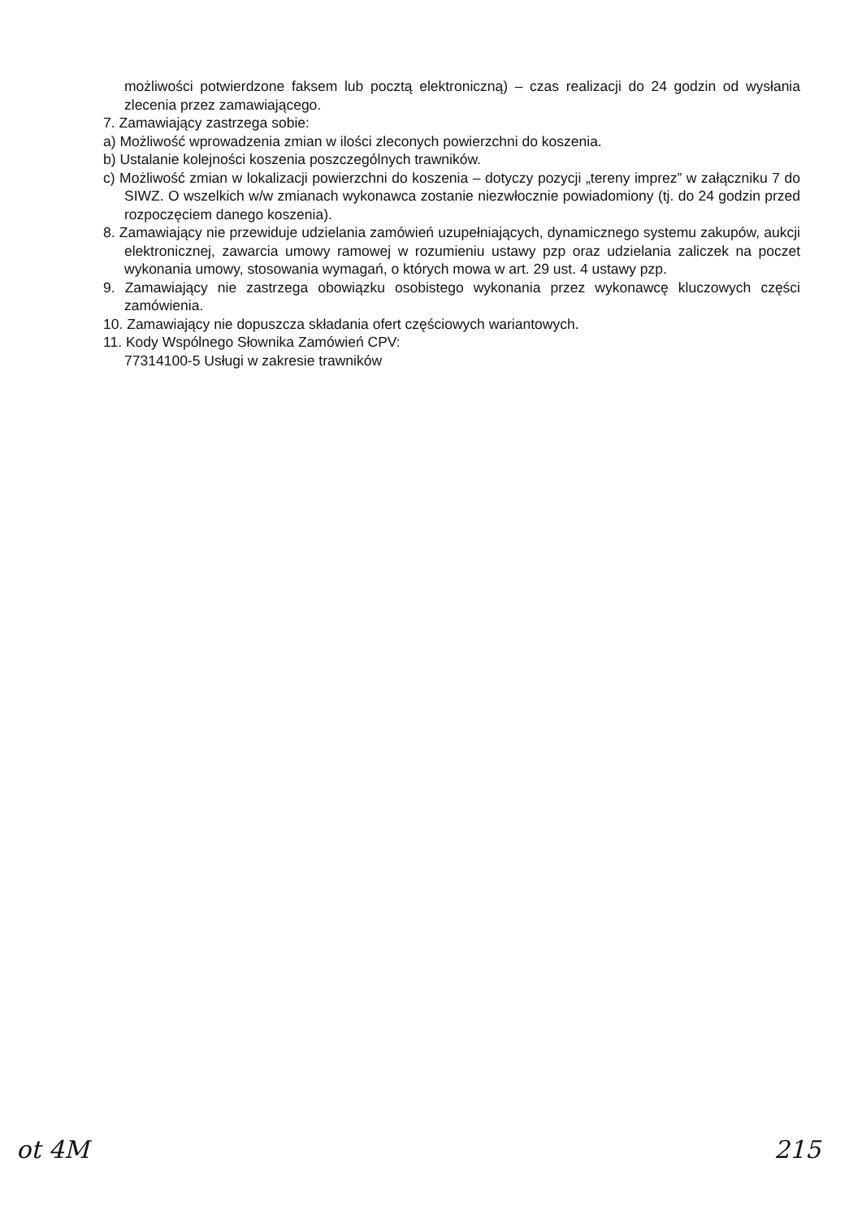możliwości potwierdzone faksem lub pocztą elektroniczną) – czas realizacji do 24 godzin od wysłania zlecenia przez zamawiającego.
7. Zamawiający zastrzega sobie:
a) Możliwość wprowadzenia zmian w ilości zleconych powierzchni do koszenia.
b) Ustalanie kolejności koszenia poszczególnych trawników.
c) Możliwość zmian w lokalizacji powierzchni do koszenia – dotyczy pozycji „tereny imprez” w załączniku 7 do SIWZ. O wszelkich w/w zmianach wykonawca zostanie niezwłocznie powiadomiony (tj. do 24 godzin przed rozpoczęciem danego koszenia).
8. Zamawiający nie przewiduje udzielania zamówień uzupełniających, dynamicznego systemu zakupów, aukcji elektronicznej, zawarcia umowy ramowej w rozumieniu ustawy pzp oraz udzielania zaliczek na poczet wykonania umowy, stosowania wymagań, o których mowa w art. 29 ust. 4 ustawy pzp.
9. Zamawiający nie zastrzega obowiązku osobistego wykonania przez wykonawcę kluczowych części zamówienia.
10. Zamawiający nie dopuszcza składania ofert częściowych wariantowych.
11. Kody Wspólnego Słownika Zamówień CPV:
77314100-5 Usługi w zakresie trawników
ot 4M 215